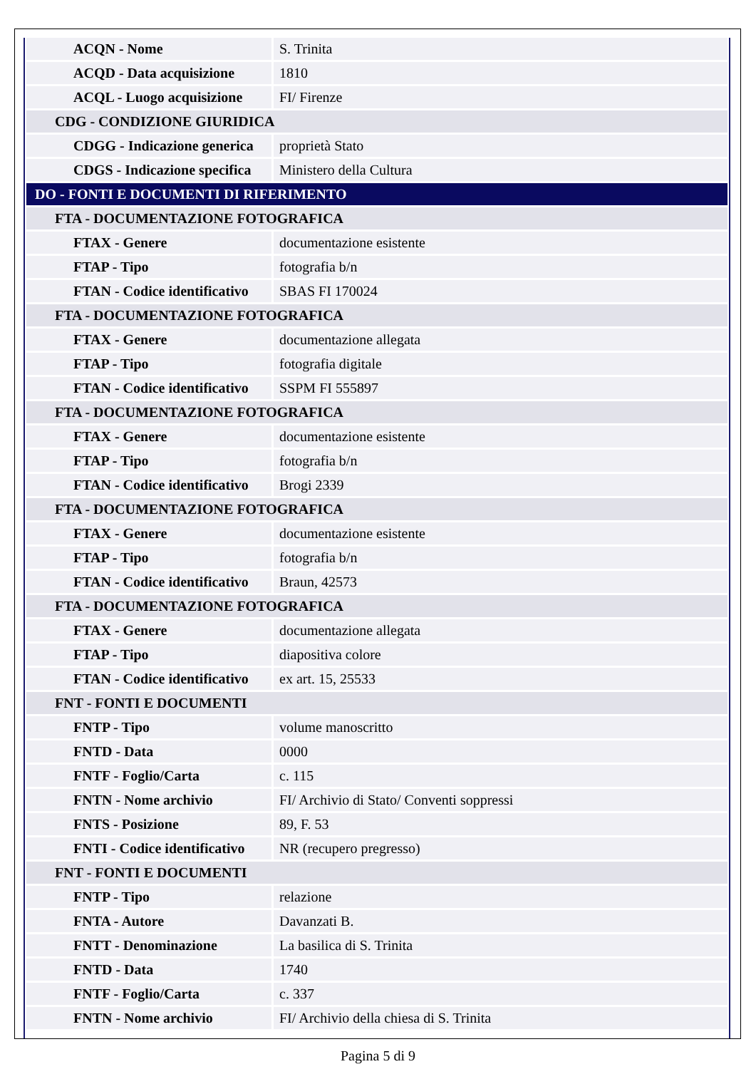| ACQN - Nome | S. Trinita |
| ACQD - Data acquisizione | 1810 |
| ACQL - Luogo acquisizione | FI/ Firenze |
| CDG - CONDIZIONE GIURIDICA | |
| CDGG - Indicazione generica | proprietà Stato |
| CDGS - Indicazione specifica | Ministero della Cultura |
| DO - FONTI E DOCUMENTI DI RIFERIMENTO | |
| FTA - DOCUMENTAZIONE FOTOGRAFICA | |
| FTAX - Genere | documentazione esistente |
| FTAP - Tipo | fotografia b/n |
| FTAN - Codice identificativo | SBAS FI 170024 |
| FTA - DOCUMENTAZIONE FOTOGRAFICA | |
| FTAX - Genere | documentazione allegata |
| FTAP - Tipo | fotografia digitale |
| FTAN - Codice identificativo | SSPM FI 555897 |
| FTA - DOCUMENTAZIONE FOTOGRAFICA | |
| FTAX - Genere | documentazione esistente |
| FTAP - Tipo | fotografia b/n |
| FTAN - Codice identificativo | Brogi 2339 |
| FTA - DOCUMENTAZIONE FOTOGRAFICA | |
| FTAX - Genere | documentazione esistente |
| FTAP - Tipo | fotografia b/n |
| FTAN - Codice identificativo | Braun, 42573 |
| FTA - DOCUMENTAZIONE FOTOGRAFICA | |
| FTAX - Genere | documentazione allegata |
| FTAP - Tipo | diapositiva colore |
| FTAN - Codice identificativo | ex art. 15, 25533 |
| FNT - FONTI E DOCUMENTI | |
| FNTP - Tipo | volume manoscritto |
| FNTD - Data | 0000 |
| FNTF - Foglio/Carta | c. 115 |
| FNTN - Nome archivio | FI/ Archivio di Stato/ Conventi soppressi |
| FNTS - Posizione | 89, F. 53 |
| FNTI - Codice identificativo | NR (recupero pregresso) |
| FNT - FONTI E DOCUMENTI | |
| FNTP - Tipo | relazione |
| FNTA - Autore | Davanzati B. |
| FNTT - Denominazione | La basilica di S. Trinita |
| FNTD - Data | 1740 |
| FNTF - Foglio/Carta | c. 337 |
| FNTN - Nome archivio | FI/ Archivio della chiesa di S. Trinita |
Pagina 5 di 9